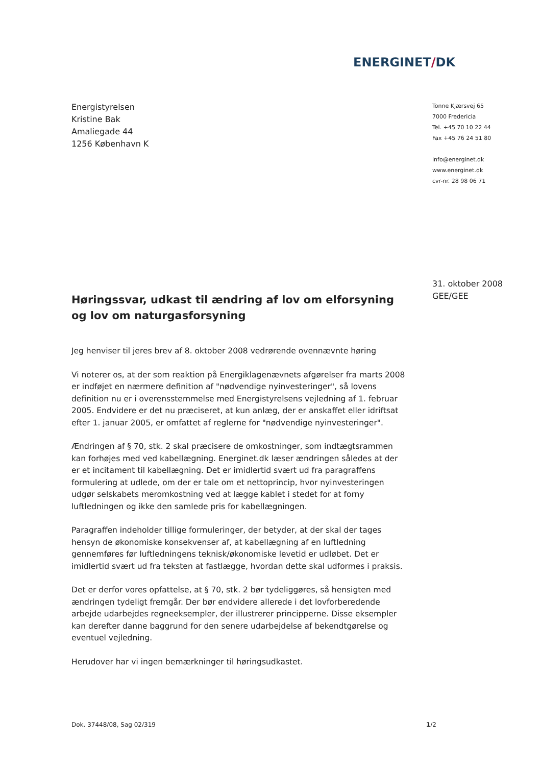ENERGINET/DK
Energistyrelsen
Kristine Bak
Amaliegade 44
1256 København K
Tonne Kjærsvej 65
7000 Fredericia
Tel. +45 70 10 22 44
Fax +45 76 24 51 80
info@energinet.dk
www.energinet.dk
cvr-nr. 28 98 06 71
31. oktober 2008
GEE/GEE
Høringssvar, udkast til ændring af lov om elforsyning og lov om naturgasforsyning
Jeg henviser til jeres brev af 8. oktober 2008 vedrørende ovennævnte høring
Vi noterer os, at der som reaktion på Energiklagenævnets afgørelser fra marts 2008 er indføjet en nærmere definition af "nødvendige nyinvesteringer", så lovens definition nu er i overensstemmelse med Energistyrelsens vejledning af 1. februar 2005. Endvidere er det nu præciseret, at kun anlæg, der er anskaffet eller idriftsat efter 1. januar 2005, er omfattet af reglerne for "nødvendige nyinvesteringer".
Ændringen af § 70, stk. 2 skal præcisere de omkostninger, som indtægtsrammen kan forhøjes med ved kabellægning. Energinet.dk læser ændringen således at der er et incitament til kabellægning. Det er imidlertid svært ud fra paragraffens formulering at udlede, om der er tale om et nettoprincip, hvor nyinvesteringen udgør selskabets meromkostning ved at lægge kablet i stedet for at forny luftledningen og ikke den samlede pris for kabellægningen.
Paragraffen indeholder tillige formuleringer, der betyder, at der skal der tages hensyn de økonomiske konsekvenser af, at kabellægning af en luftledning gennemføres før luftledningens teknisk/økonomiske levetid er udløbet. Det er imidlertid svært ud fra teksten at fastlægge, hvordan dette skal udformes i praksis.
Det er derfor vores opfattelse, at § 70, stk. 2 bør tydeliggøres, så hensigten med ændringen tydeligt fremgår. Der bør endvidere allerede i det lovforberedende arbejde udarbejdes regneeksempler, der illustrerer principperne. Disse eksempler kan derefter danne baggrund for den senere udarbejdelse af bekendtgørelse og eventuel vejledning.
Herudover har vi ingen bemærkninger til høringsudkastet.
Dok. 37448/08, Sag 02/319 1/2